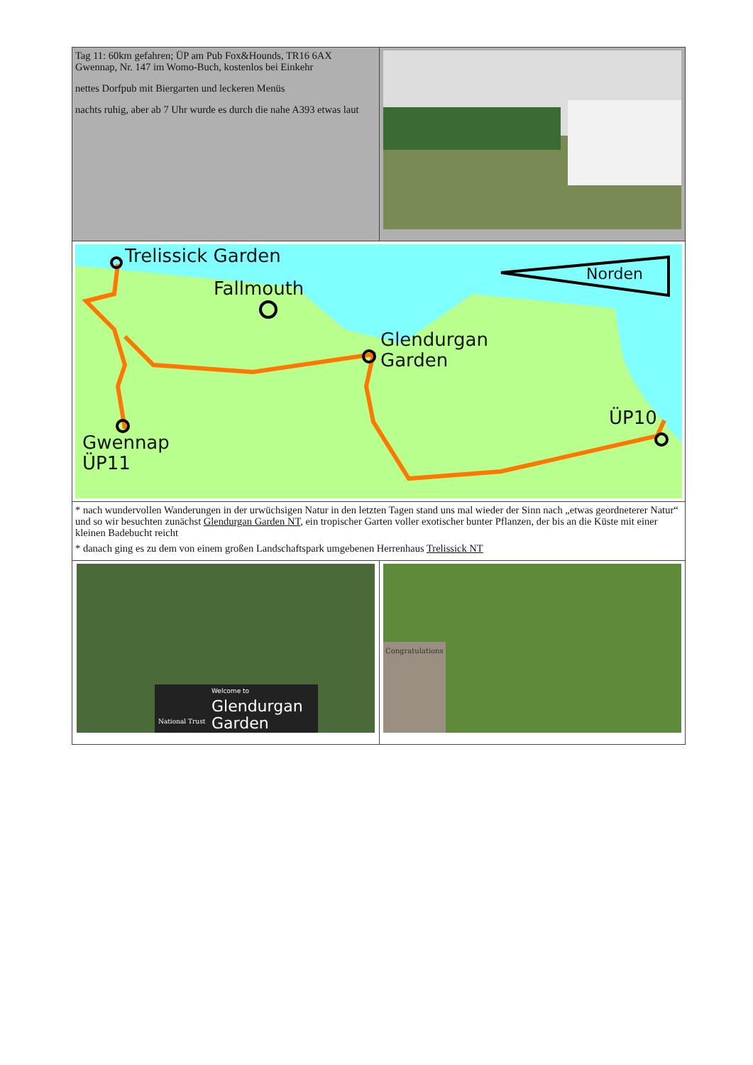| Tag 11: 60km gefahren; ÜP am Pub Fox&Hounds, TR16 6AX Gwennap, Nr. 147 im Womo-Buch, kostenlos bei Einkehr nettes Dorfpub mit Biergarten und leckeren Menüs nachts ruhig, aber ab 7 Uhr wurde es durch die nahe A393 etwas laut | |
| Trelissick Garden Fallmouth Glendurgan Garden ÜP10 Gwennap ÜP11 Norden | |
| * nach wundervollen Wanderungen in der urwüchsigen Natur in den letzten Tagen stand uns mal wieder der Sinn nach „etwas geordneterer Natur“ und so wir besuchten zunächst Glendurgan Garden NT , ein tropischer Garten voller exotischer bunter Pflanzen, der bis an die Küste mit einer kleinen Badebucht reicht * danach ging es zu dem von einem großen Landschaftspark umgebenen Herrenhaus Trelissick NT | |
| Glendurgan Garden Welcome to National Trust | Congratulations |